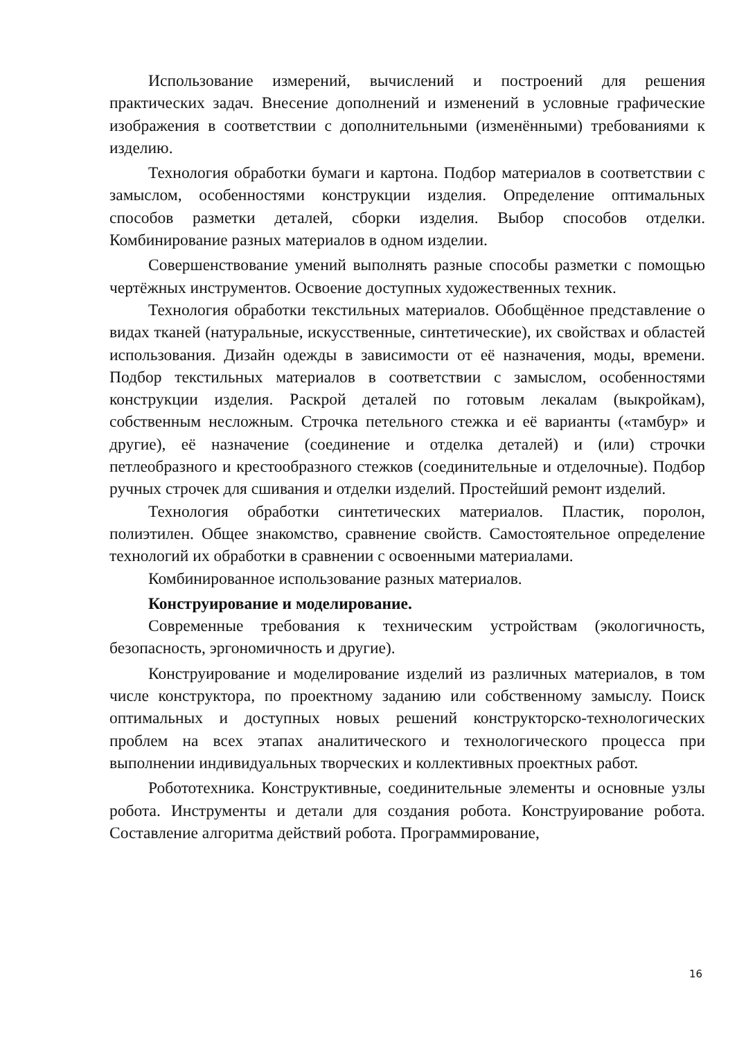Использование измерений, вычислений и построений для решения практических задач. Внесение дополнений и изменений в условные графические изображения в соответствии с дополнительными (изменёнными) требованиями к изделию.
Технология обработки бумаги и картона. Подбор материалов в соответствии с замыслом, особенностями конструкции изделия. Определение оптимальных способов разметки деталей, сборки изделия. Выбор способов отделки. Комбинирование разных материалов в одном изделии.
Совершенствование умений выполнять разные способы разметки с помощью чертёжных инструментов. Освоение доступных художественных техник.
Технология обработки текстильных материалов. Обобщённое представление о видах тканей (натуральные, искусственные, синтетические), их свойствах и областей использования. Дизайн одежды в зависимости от её назначения, моды, времени. Подбор текстильных материалов в соответствии с замыслом, особенностями конструкции изделия. Раскрой деталей по готовым лекалам (выкройкам), собственным несложным. Строчка петельного стежка и её варианты («тамбур» и другие), её назначение (соединение и отделка деталей) и (или) строчки петлеобразного и крестообразного стежков (соединительные и отделочные). Подбор ручных строчек для сшивания и отделки изделий. Простейший ремонт изделий.
Технология обработки синтетических материалов. Пластик, поролон, полиэтилен. Общее знакомство, сравнение свойств. Самостоятельное определение технологий их обработки в сравнении с освоенными материалами.
Комбинированное использование разных материалов.
Конструирование и моделирование.
Современные требования к техническим устройствам (экологичность, безопасность, эргономичность и другие).
Конструирование и моделирование изделий из различных материалов, в том числе конструктора, по проектному заданию или собственному замыслу. Поиск оптимальных и доступных новых решений конструкторско-технологических проблем на всех этапах аналитического и технологического процесса при выполнении индивидуальных творческих и коллективных проектных работ.
Робототехника. Конструктивные, соединительные элементы и основные узлы робота. Инструменты и детали для создания робота. Конструирование робота. Составление алгоритма действий робота. Программирование,
16